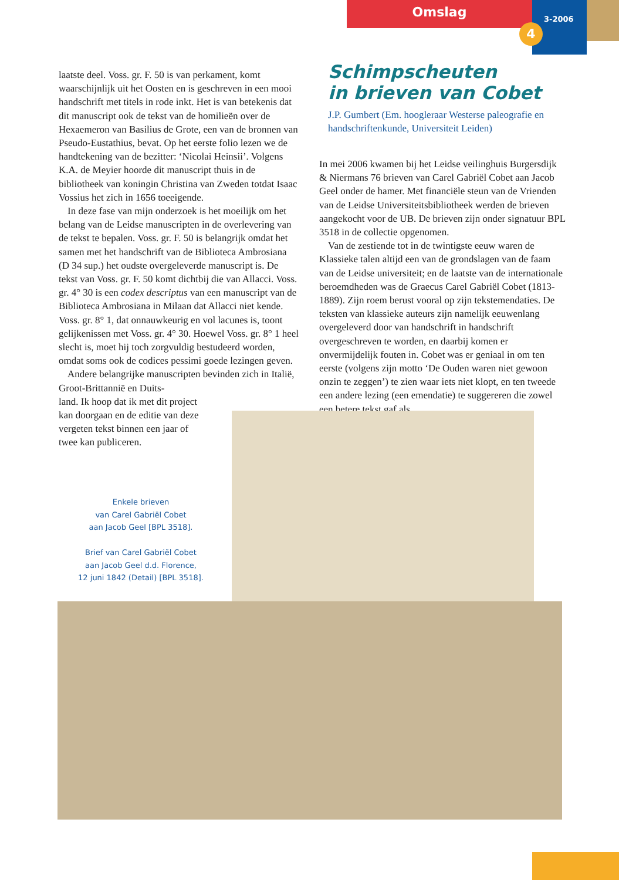Omslag 3-2006
4
laatste deel. Voss. gr. F. 50 is van perkament, komt waarschijnlijk uit het Oosten en is geschreven in een mooi handschrift met titels in rode inkt. Het is van betekenis dat dit manuscript ook de tekst van de homilieën over de Hexaemeron van Basilius de Grote, een van de bronnen van Pseudo-Eustathius, bevat. Op het eerste folio lezen we de handtekening van de bezitter: ‘Nicolai Heinsii’. Volgens K.A. de Meyier hoorde dit manuscript thuis in de bibliotheek van koningin Christina van Zweden totdat Isaac Vossius het zich in 1656 toeeigende.
In deze fase van mijn onderzoek is het moeilijk om het belang van de Leidse manuscripten in de overlevering van de tekst te bepalen. Voss. gr. F. 50 is belangrijk omdat het samen met het handschrift van de Biblioteca Ambrosiana (D 34 sup.) het oudste overgeleverde manuscript is. De tekst van Voss. gr. F. 50 komt dichtbij die van Allacci. Voss. gr. 4° 30 is een codex descriptus van een manuscript van de Biblioteca Ambrosiana in Milaan dat Allacci niet kende. Voss. gr. 8° 1, dat onnauwkeurig en vol lacunes is, toont gelijkenissen met Voss. gr. 4° 30. Hoewel Voss. gr. 8° 1 heel slecht is, moet hij toch zorgvuldig bestudeerd worden, omdat soms ook de codices pessimi goede lezingen geven.
Andere belangrijke manuscripten bevinden zich in Italië, Groot-Brittannië en Duits-
land. Ik hoop dat ik met dit project
kan doorgaan en de editie van deze
vergeten tekst binnen een jaar of
twee kan publiceren.
Schimpscheuten
in brieven van Cobet
J.P. Gumbert (Em. hoogleraar Westerse paleografie en handschriftenkunde, Universiteit Leiden)
In mei 2006 kwamen bij het Leidse veilinghuis Burgersdijk & Niermans 76 brieven van Carel Gabriël Cobet aan Jacob Geel onder de hamer. Met financiële steun van de Vrienden van de Leidse Universiteitsbibliotheek werden de brieven aangekocht voor de UB. De brieven zijn onder signatuur BPL 3518 in de collectie opgenomen.
Van de zestiende tot in de twintigste eeuw waren de Klassieke talen altijd een van de grondslagen van de faam van de Leidse universiteit; en de laatste van de internationale beroemdheden was de Graecus Carel Gabriël Cobet (1813-1889). Zijn roem berust vooral op zijn tekstemendaties. De teksten van klassieke auteurs zijn namelijk eeuwenlang overgeleverd door van handschrift in handschrift overgeschreven te worden, en daarbij komen er onvermijdelijk fouten in. Cobet was er geniaal in om ten eerste (volgens zijn motto ‘De Ouden waren niet gewoon onzin te zeggen’) te zien waar iets niet klopt, en ten tweede een andere lezing (een emendatie) te suggereren die zowel een betere tekst gaf als
Enkele brieven
van Carel Gabriël Cobet
aan Jacob Geel [BPL 3518].
Brief van Carel Gabriël Cobet
aan Jacob Geel d.d. Florence,
12 juni 1842 (Detail) [BPL 3518].